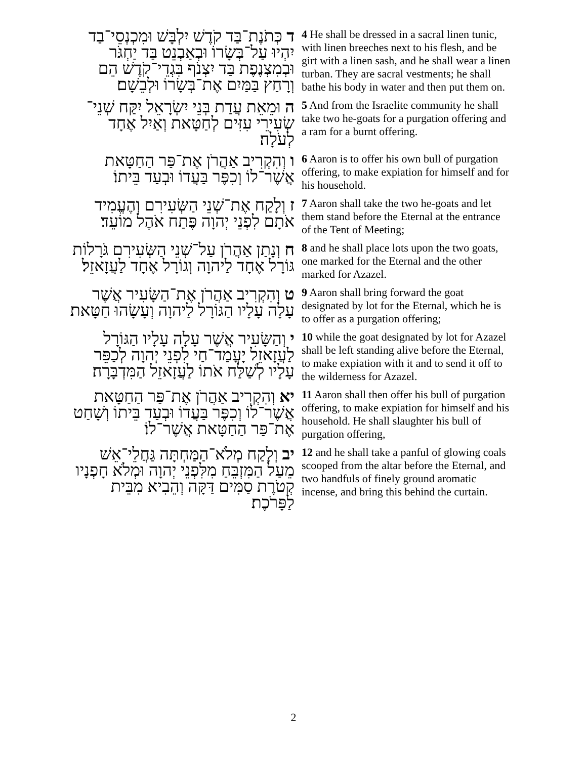| ד כְּתֹנֶת־בַּד קֹדֶשׁ יִלְבָּשׁ וּמִכְנְסֵי־בַד יִהְיוּ עַל־בְּשָׂרוֹ וּבְאַבְנֵט בַּד יַחְגֹּר וּבְמִצְנֶפֶת בַּד יִצְנֹף בִּגְדֵי־קֹדֶשׁ הֵם וְרָחַץ בַּמַּיִם אֶת־בְּשָׂרוֹ וּלְבֵשָׁם׃ | 4 He shall be dressed in a sacral linen tunic, with linen breeches next to his flesh, and be girt with a linen sash, and he shall wear a linen turban. They are sacral vestments; he shall bathe his body in water and then put them on. |
| ה וּמֵאֵת עֲדַת בְּנֵי יִשְׂרָאֵל יִקַּח שְׁנֵי־שְׂעִירֵי עִזִּים לְחַטָּאת וְאַיִל אֶחָד לְעֹלָה׃ | 5 And from the Israelite community he shall take two he-goats for a purgation offering and a ram for a burnt offering. |
| ו וְהִקְרִיב אַהֲרֹן אֶת־פַּר הַחַטָּאת אֲשֶׁר־לוֹ וְכִפֶּר בַּעֲדוֹ וּבְעַד בֵּיתוֹ׃ | 6 Aaron is to offer his own bull of purgation offering, to make expiation for himself and for his household. |
| ז וְלָקַח אֶת־שְׁנֵי הַשְּׂעִירִם וְהֶעֱמִיד אֹתָם לִפְנֵי יְהוָה פֶּתַח אֹהֶל מוֹעֵד׃ | 7 Aaron shall take the two he-goats and let them stand before the Eternal at the entrance of the Tent of Meeting; |
| ח וְנָתַן אַהֲרֹן עַל־שְׁנֵי הַשְּׂעִירִם גֹּרָלוֹת גּוֹרָל אֶחָד לַיהוָה וְגוֹרָל אֶחָד לַעֲזָאזֵל׃ | 8 and he shall place lots upon the two goats, one marked for the Eternal and the other marked for Azazel. |
| ט וְהִקְרִיב אַהֲרֹן אֶת־הַשָּׂעִיר אֲשֶׁר עָלָה עָלָיו הַגּוֹרָל לַיהוָה וְעָשָׂהוּ חַטָּאת׃ | 9 Aaron shall bring forward the goat designated by lot for the Eternal, which he is to offer as a purgation offering; |
| י וְהַשָּׂעִיר אֲשֶׁר עָלָה עָלָיו הַגּוֹרָל לַעֲזָאזֵל יָעֳמַד־חַי לִפְנֵי יְהוָה לְכַפֵּר עָלָיו לְשַׁלַּח אֹתוֹ לַעֲזָאזֵל הַמִּדְבָּרָה׃ | 10 while the goat designated by lot for Azazel shall be left standing alive before the Eternal, to make expiation with it and to send it off to the wilderness for Azazel. |
| יא וְהִקְרִיב אַהֲרֹן אֶת־פַּר הַחַטָּאת אֲשֶׁר־לוֹ וְכִפֶּר בַּעֲדוֹ וּבְעַד בֵּיתוֹ וְשָׁחַט אֶת־פַּר הַחַטָּאת אֲשֶׁר־לוֹ׃ | 11 Aaron shall then offer his bull of purgation offering, to make expiation for himself and his household. He shall slaughter his bull of purgation offering, |
| יב וְלָקַח מְלֹא־הַמַּחְתָּה גַּחֲלֵי־אֵשׁ מֵעַל הַמִּזְבֵּחַ מִלִּפְנֵי יְהוָה וּמְלֹא חָפְנָיו קְטֹרֶת סַמִּים דַּקָּה וְהֵבִיא מִבֵּית לַפָּרֹכֶת׃ | 12 and he shall take a panful of glowing coals scooped from the altar before the Eternal, and two handfuls of finely ground aromatic incense, and bring this behind the curtain. |
2